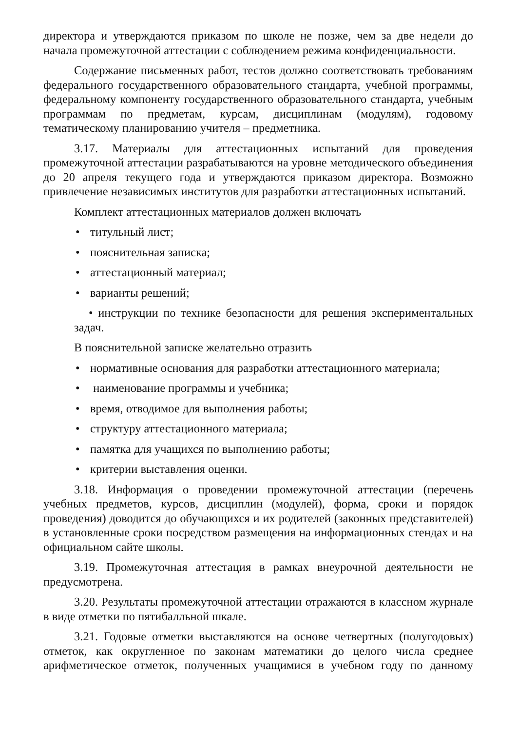директора и утверждаются приказом по школе не позже, чем за две недели до начала промежуточной аттестации с соблюдением режима конфиденциальности.
Содержание письменных работ, тестов должно соответствовать требованиям федерального государственного образовательного стандарта, учебной программы, федеральному компоненту государственного образовательного стандарта, учебным программам по предметам, курсам, дисциплинам (модулям), годовому тематическому планированию учителя – предметника.
3.17. Материалы для аттестационных испытаний для проведения промежуточной аттестации разрабатываются на уровне методического объединения до 20 апреля текущего года и утверждаются приказом директора. Возможно привлечение независимых институтов для разработки аттестационных испытаний.
Комплект аттестационных материалов должен включать
• титульный лист;
• пояснительная записка;
• аттестационный материал;
• варианты решений;
• инструкции по технике безопасности для решения экспериментальных задач.
В пояснительной записке желательно отразить
• нормативные основания для разработки аттестационного материала;
• наименование программы и учебника;
• время, отводимое для выполнения работы;
• структуру аттестационного материала;
• памятка для учащихся по выполнению работы;
• критерии выставления оценки.
3.18. Информация о проведении промежуточной аттестации (перечень учебных предметов, курсов, дисциплин (модулей), форма, сроки и порядок проведения) доводится до обучающихся и их родителей (законных представителей) в установленные сроки посредством размещения на информационных стендах и на официальном сайте школы.
3.19. Промежуточная аттестация в рамках внеурочной деятельности не предусмотрена.
3.20. Результаты промежуточной аттестации отражаются в классном журнале в виде отметки по пятибалльной шкале.
3.21. Годовые отметки выставляются на основе четвертных (полугодовых) отметок, как округленное по законам математики до целого числа среднее арифметическое отметок, полученных учащимися в учебном году по данному